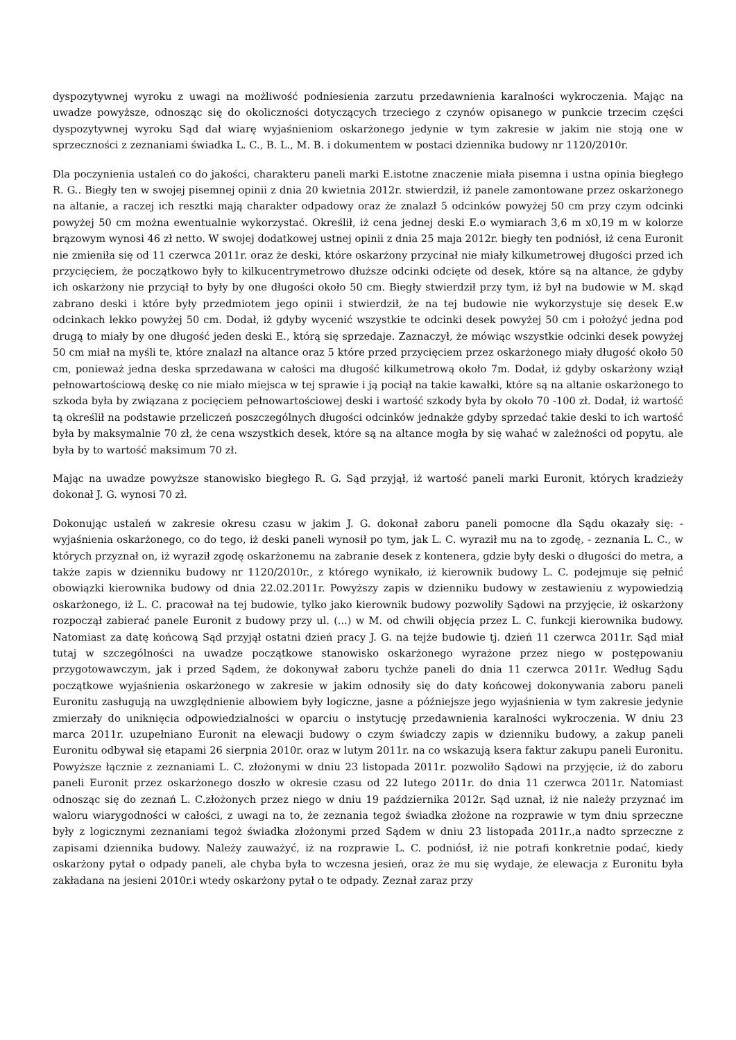dyspozytywnej wyroku z uwagi na możliwość podniesienia zarzutu przedawnienia karalności wykroczenia. Mając na uwadze powyższe, odnosząc się do okoliczności dotyczących trzeciego z czynów opisanego w punkcie trzecim części dyspozytywnej wyroku Sąd dał wiarę wyjaśnieniom oskarżonego jedynie w tym zakresie w jakim nie stoją one w sprzeczności z zeznaniami świadka L. C., B. L., M. B. i dokumentem w postaci dziennika budowy nr 1120/2010r.
Dla poczynienia ustaleń co do jakości, charakteru paneli marki E.istotne znaczenie miała pisemna i ustna opinia biegłego R. G.. Biegły ten w swojej pisemnej opinii z dnia 20 kwietnia 2012r. stwierdził, iż panele zamontowane przez oskarżonego na altanie, a raczej ich resztki mają charakter odpadowy oraz że znalazł 5 odcinków powyżej 50 cm przy czym odcinki powyżej 50 cm można ewentualnie wykorzystać. Określił, iż cena jednej deski E.o wymiarach 3,6 m x0,19 m w kolorze brązowym wynosi 46 zł netto. W swojej dodatkowej ustnej opinii z dnia 25 maja 2012r. biegły ten podniósł, iż cena Euronit nie zmieniła się od 11 czerwca 2011r. oraz że deski, które oskarżony przycinał nie miały kilkumetrowej długości przed ich przycięciem, że początkowo były to kilkucentrymetrowo dłuższe odcinki odcięte od desek, które są na altance, że gdyby ich oskarżony nie przyciął to były by one długości około 50 cm. Biegły stwierdził przy tym, iż był na budowie w M. skąd zabrano deski i które były przedmiotem jego opinii i stwierdził, że na tej budowie nie wykorzystuje się desek E.w odcinkach lekko powyżej 50 cm. Dodał, iż gdyby wycenić wszystkie te odcinki desek powyżej 50 cm i położyć jedna pod drugą to miały by one długość jeden deski E., którą się sprzedaje. Zaznaczył, że mówiąc wszystkie odcinki desek powyżej 50 cm miał na myśli te, które znalazł na altance oraz 5 które przed przycięciem przez oskarżonego miały długość około 50 cm, ponieważ jedna deska sprzedawana w całości ma długość kilkumetrową około 7m. Dodał, iż gdyby oskarżony wziął pełnowartościową deskę co nie miało miejsca w tej sprawie i ją pociął na takie kawałki, które są na altanie oskarżonego to szkoda była by związana z pocięciem pełnowartościowej deski i wartość szkody była by około 70 -100 zł. Dodał, iż wartość tą określił na podstawie przeliczeń poszczególnych długości odcinków jednakże gdyby sprzedać takie deski to ich wartość była by maksymalnie 70 zł, że cena wszystkich desek, które są na altance mogła by się wahać w zależności od popytu, ale była by to wartość maksimum 70 zł.
Mając na uwadze powyższe stanowisko biegłego R. G. Sąd przyjął, iż wartość paneli marki Euronit, których kradzieży dokonał J. G. wynosi 70 zł.
Dokonując ustaleń w zakresie okresu czasu w jakim J. G. dokonał zaboru paneli pomocne dla Sądu okazały się: - wyjaśnienia oskarżonego, co do tego, iż deski paneli wynosił po tym, jak L. C. wyraził mu na to zgodę, - zeznania L. C., w których przyznał on, iż wyraził zgodę oskarżonemu na zabranie desek z kontenera, gdzie były deski o długości do metra, a także zapis w dzienniku budowy nr 1120/2010r., z którego wynikało, iż kierownik budowy L. C. podejmuje się pełnić obowiązki kierownika budowy od dnia 22.02.2011r. Powyższy zapis w dzienniku budowy w zestawieniu z wypowiedzią oskarżonego, iż L. C. pracował na tej budowie, tylko jako kierownik budowy pozwoliły Sądowi na przyjęcie, iż oskarżony rozpoczął zabierać panele Euronit z budowy przy ul. (...) w M. od chwili objęcia przez L. C. funkcji kierownika budowy. Natomiast za datę końcową Sąd przyjął ostatni dzień pracy J. G. na tejże budowie tj. dzień 11 czerwca 2011r. Sąd miał tutaj w szczególności na uwadze początkowe stanowisko oskarżonego wyrażone przez niego w postępowaniu przygotowawczym, jak i przed Sądem, że dokonywał zaboru tychże paneli do dnia 11 czerwca 2011r. Według Sądu początkowe wyjaśnienia oskarżonego w zakresie w jakim odnosiły się do daty końcowej dokonywania zaboru paneli Euronitu zasługują na uwzględnienie albowiem były logiczne, jasne a późniejsze jego wyjaśnienia w tym zakresie jedynie zmierzały do uniknięcia odpowiedzialności w oparciu o instytucję przedawnienia karalności wykroczenia. W dniu 23 marca 2011r. uzupełniano Euronit na elewacji budowy o czym świadczy zapis w dzienniku budowy, a zakup paneli Euronitu odbywał się etapami 26 sierpnia 2010r. oraz w lutym 2011r. na co wskazują ksera faktur zakupu paneli Euronitu. Powyższe łącznie z zeznaniami L. C. złożonymi w dniu 23 listopada 2011r. pozwoliło Sądowi na przyjęcie, iż do zaboru paneli Euronit przez oskarżonego doszło w okresie czasu od 22 lutego 2011r. do dnia 11 czerwca 2011r. Natomiast odnosząc się do zeznań L. C.złożonych przez niego w dniu 19 października 2012r. Sąd uznał, iż nie należy przyznać im waloru wiarygodności w całości, z uwagi na to, że zeznania tegoż świadka złożone na rozprawie w tym dniu sprzeczne były z logicznymi zeznaniami tegoż świadka złożonymi przed Sądem w dniu 23 listopada 2011r.,a nadto sprzeczne z zapisami dziennika budowy. Należy zauważyć, iż na rozprawie L. C. podniósł, iż nie potrafi konkretnie podać, kiedy oskarżony pytał o odpady paneli, ale chyba była to wczesna jesień, oraz że mu się wydaje, że elewacja z Euronitu była zakładana na jesieni 2010r.i wtedy oskarżony pytał o te odpady. Zeznał zaraz przy